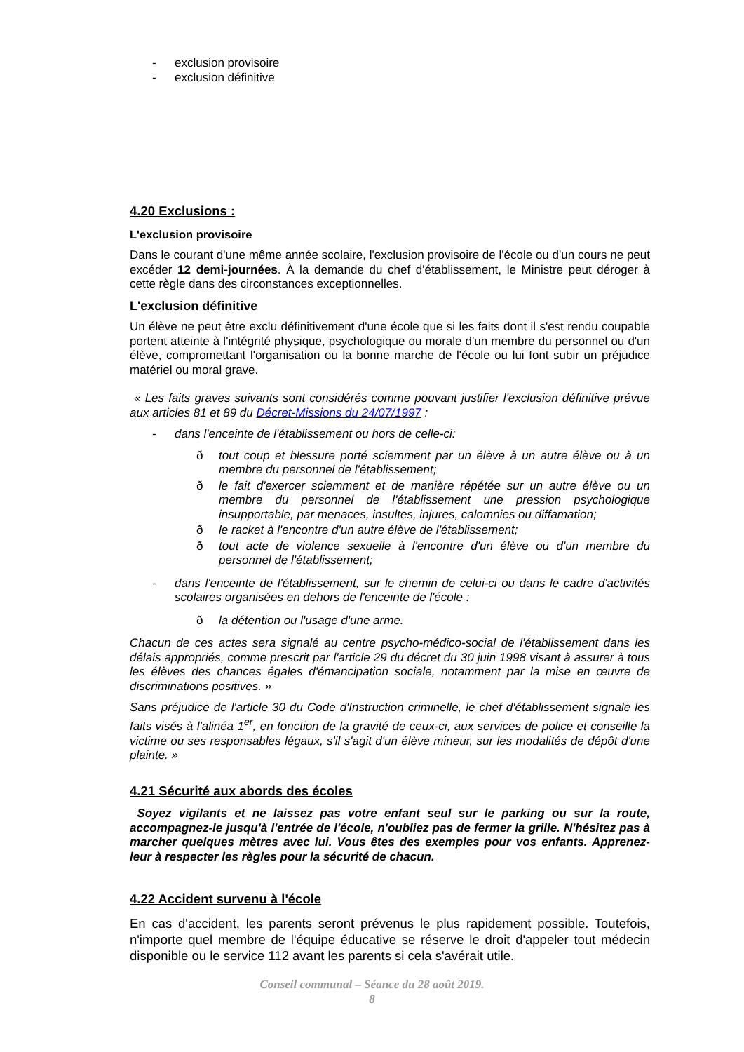- exclusion provisoire
- exclusion définitive
4.20 Exclusions :
L'exclusion provisoire
Dans le courant d'une même année scolaire, l'exclusion provisoire de l'école ou d'un cours ne peut excéder 12 demi-journées. À la demande du chef d'établissement, le Ministre peut déroger à cette règle dans des circonstances exceptionnelles.
L'exclusion définitive
Un élève ne peut être exclu définitivement d'une école que si les faits dont il s'est rendu coupable portent atteinte à l'intégrité physique, psychologique ou morale d'un membre du personnel ou d'un élève, compromettant l'organisation ou la bonne marche de l'école ou lui font subir un préjudice matériel ou moral grave.
« Les faits graves suivants sont considérés comme pouvant justifier l'exclusion définitive prévue aux articles 81 et 89 du Décret-Missions du 24/07/1997 :
- dans l'enceinte de l'établissement ou hors de celle-ci:
ð tout coup et blessure porté sciemment par un élève à un autre élève ou à un membre du personnel de l'établissement;
ð le fait d'exercer sciemment et de manière répétée sur un autre élève ou un membre du personnel de l'établissement une pression psychologique insupportable, par menaces, insultes, injures, calomnies ou diffamation;
ð le racket à l'encontre d'un autre élève de l'établissement;
ð tout acte de violence sexuelle à l'encontre d'un élève ou d'un membre du personnel de l'établissement;
- dans l'enceinte de l'établissement, sur le chemin de celui-ci ou dans le cadre d'activités scolaires organisées en dehors de l'enceinte de l'école :
ð la détention ou l'usage d'une arme.
Chacun de ces actes sera signalé au centre psycho-médico-social de l'établissement dans les délais appropriés, comme prescrit par l'article 29 du décret du 30 juin 1998 visant à assurer à tous les élèves des chances égales d'émancipation sociale, notamment par la mise en œuvre de discriminations positives. »
Sans préjudice de l'article 30 du Code d'Instruction criminelle, le chef d'établissement signale les faits visés à l'alinéa 1<sup>er</sup>, en fonction de la gravité de ceux-ci, aux services de police et conseille la victime ou ses responsables légaux, s'il s'agit d'un élève mineur, sur les modalités de dépôt d'une plainte. »
4.21 Sécurité aux abords des écoles
Soyez vigilants et ne laissez pas votre enfant seul sur le parking ou sur la route, accompagnez-le jusqu'à l'entrée de l'école, n'oubliez pas de fermer la grille. N'hésitez pas à marcher quelques mètres avec lui. Vous êtes des exemples pour vos enfants. Apprenez-leur à respecter les règles pour la sécurité de chacun.
4.22 Accident survenu à l'école
En cas d'accident, les parents seront prévenus le plus rapidement possible. Toutefois, n'importe quel membre de l'équipe éducative se réserve le droit d'appeler tout médecin disponible ou le service 112 avant les parents si cela s'avérait utile.
Conseil communal – Séance du 28 août 2019.
8